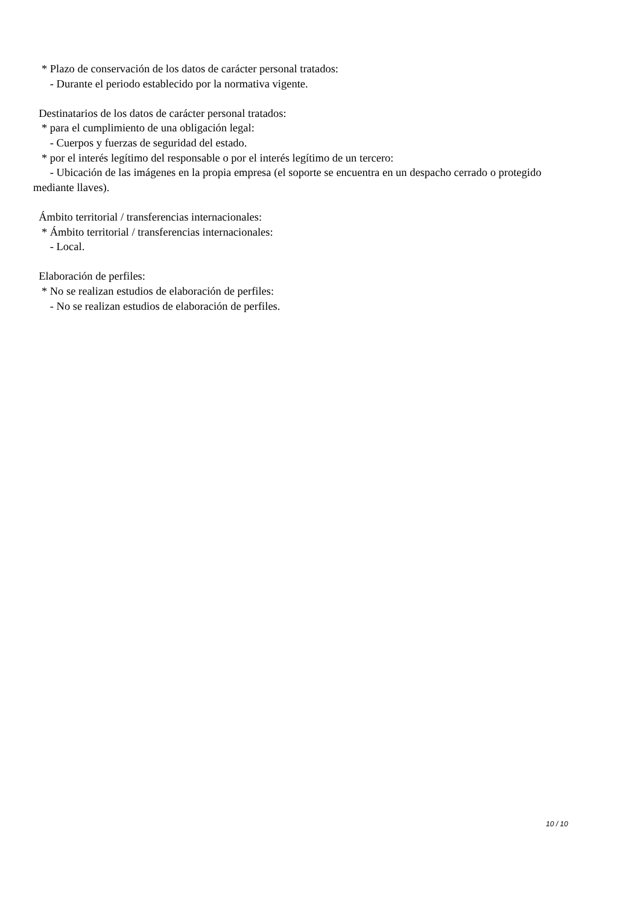* Plazo de conservación de los datos de carácter personal tratados: - Durante el periodo establecido por la normativa vigente. Destinatarios de los datos de carácter personal tratados: * para el cumplimiento de una obligación legal: - Cuerpos y fuerzas de seguridad del estado. * por el interés legítimo del responsable o por el interés legítimo de un tercero: - Ubicación de las imágenes en la propia empresa (el soporte se encuentra en un despacho cerrado o protegido mediante llaves). Ámbito territorial / transferencias internacionales: * Ámbito territorial / transferencias internacionales: - Local. Elaboración de perfiles: * No se realizan estudios de elaboración de perfiles: - No se realizan estudios de elaboración de perfiles.
10 / 10